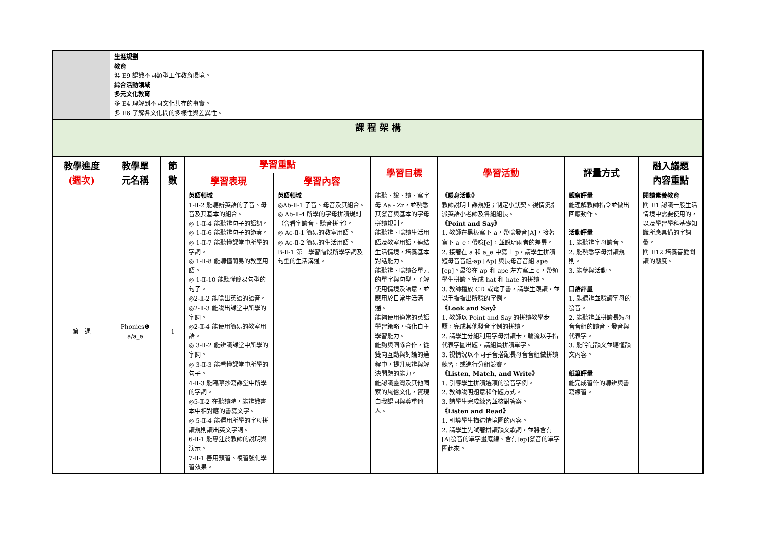| | 生涯規劃 教育 涯 E9 認識不同類型工作教育環境。 綜合活動領域 多元文化教育 多 E4 理解到不同文化共存的事實。 多 E6 了解各文化間的多樣性與差異性。 | | | | | | | |
| 課 程 架 構 | | | | | | | | |
| 教學進度 (週次) | 教學單 元名稱 | 節 數 | 學習重點 | | 學習目標 | 學習活動 | 評量方式 | 融入議題 內容重點 |
| | | | 學習表現 | 學習內容 | | | | |
| 第一週 | Phonics❶ a/a_e | 1 | 英語領域 1-Ⅱ-2 能聽辨英語的子音、母音及其基本的組合。 ◎ 1-Ⅱ-4 能聽辨句子的語調。 ◎ 1-Ⅱ-6 能聽辨句子的節奏。 ◎ 1-Ⅱ-7 能聽懂課堂中所學的字詞。 ◎ 1-Ⅱ-8 能聽懂簡易的教室用語。 ◎ 1-Ⅱ-10 能聽懂簡易句型的句子。 ◎2-Ⅱ-2 能唸出英語的語音。 ◎2-Ⅱ-3 能說出課堂中所學的字詞。 ◎2-Ⅱ-4 能使用簡易的教室用語。 ◎ 3-Ⅱ-2 能辨識課堂中所學的字詞。 ◎ 3-Ⅱ-3 能看懂課堂中所學的句子。 4-Ⅱ-3 能臨摹抄寫課堂中所學的字詞。 ◎5-Ⅱ-2 在聽讀時，能辨識書本中相對應的書寫文字。 ◎ 5-Ⅱ-4 能運用所學的字母拼讀規則讀出英文字詞。 6-Ⅱ-1 能專注於教師的說明與演示。 7-Ⅱ-1 善用預習、複習強化學習效果。 | 英語領域 ◎Ab-Ⅱ-1 子音、母音及其組合。 ◎ Ab-Ⅱ-4 所學的字母拼讀規則（含看字讀音、聽音拼字）。 ◎ Ac-Ⅱ-1 簡易的教室用語。 ◎ Ac-Ⅱ-2 簡易的生活用語。 B-Ⅱ-1 第二學習階段所學字詞及句型的生活溝通。 | 能聽、說、讀、寫字母 Aa - Zz，並熟悉其發音與基本的字母拼讀規則。 能聽辨、唸讀生活用語及教室用語，連結生活情境，培養基本對話能力。 能聽辨、唸讀各單元的單字與句型，了解使用情境及語意，並應用於日常生活溝通。 能夠使用適當的英語學習策略，強化自主學習能力。 能夠與團隊合作，從雙向互動與討論的過程中，提升思辨與解決問題的能力。 能認識臺灣及其他國家的風俗文化，實現自我認同與尊重他人。 | 《暖身活動》 教師說明上課規矩；制定小默契。視情況指派英語小老師及各組組長。 《Point and Say》 1. 教師在黑板寫下 a，帶唸發音[A]，接著寫下 a_e，帶唸[e]，並說明兩者的差異。 2. 接著在 a 和 a_e 中寫上 p，請學生拼讀短母音音組-ap [Ap] 與長母音音組 ape [ep]。最後在 ap 和 ape 左方寫上 c，帶領學生拼讀。完成 hat 和 hate 的拼讀。 3. 教師播放 CD 或電子書，請學生跟讀，並以手指指出所唸的字例。 《Look and Say》 1. 教師以 Point and Say 的拼讀教學步驟，完成其他發音字例的拼讀。 2. 請學生分組利用字母拼讀卡，輪流以手指代表字圖出題，請組員拼讀單字。 3. 視情況以不同子音搭配長母音音組做拼讀練習，或進行分組競賽。 《Listen, Match, and Write》 1. 引導學生拼讀選項的發音字例。 2. 教師說明題意和作題方式。 3. 請學生完成練習並核對答案。 《Listen and Read》 1. 引導學生描述情境圖的內容。 2. 請學生先試著拼讀韻文歌詞，並將含有[A]發音的單字畫底線、含有[ep]發音的單字圈起來。 | 觀察評量 能理解教師指令並做出回應動作。 活動評量 1. 能聽辨字母讀音。 2. 能熟悉字母拼讀規則。 3. 能參與活動。 口語評量 1. 能聽辨並唸讀字母的發音。 2. 能聽辨並拼讀長短母音音組的讀音、發音與代表字。 3. 能吟唱韻文並聽懂韻文內容。 紙筆評量 能完成習作的聽辨與書寫練習。 | 閱讀素養教育 閱 E1 認識一般生活情境中需要使用的，以及學習學科基礎知識所應具備的字詞彙。 閱 E12 培養喜愛閱讀的態度。 |